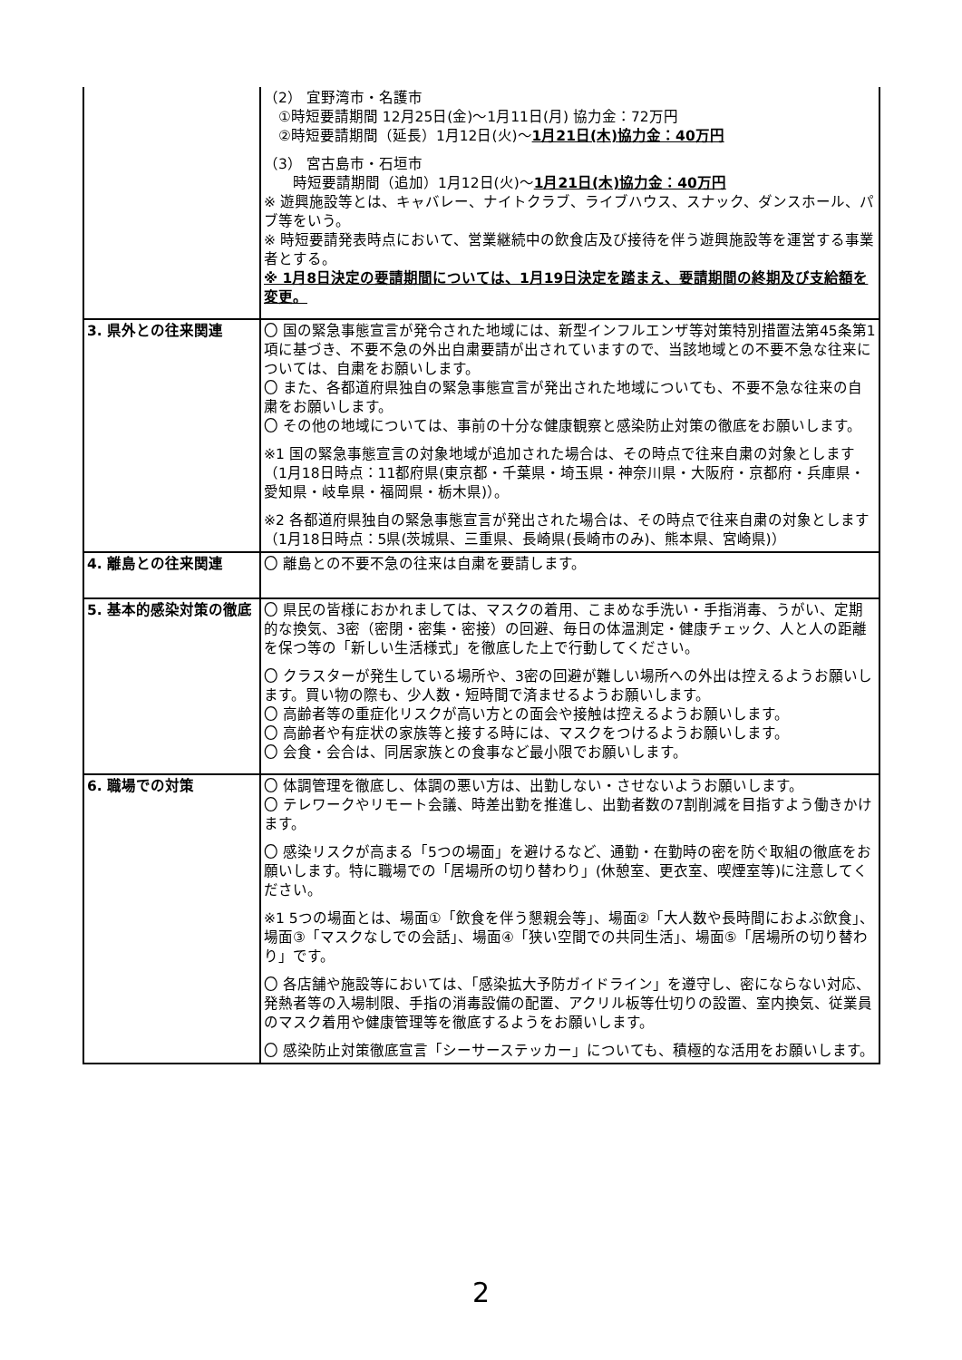| | （2） 宜野湾市・名護市 ①時短要請期間 12月25日(金)～1月11日(月) 協力金：72万円 ②時短要請期間（延長）1月12日(火)～ 1月21日(木)協力金：40万円 （3） 宮古島市・石垣市 時短要請期間（追加）1月12日(火)～ 1月21日(木)協力金：40万円 ※ 遊興施設等とは、キャバレー、ナイトクラブ、ライブハウス、スナック、ダンスホール、パブ等をいう。 ※ 時短要請発表時点において、営業継続中の飲食店及び接待を伴う遊興施設等を運営する事業者とする。 ※ 1月8日決定の要請期間については、1月19日決定を踏まえ、要請期間の終期及び支給額を変更。 |
| 3. 県外との往来関連 | 〇 国の緊急事態宣言が発令された地域には、新型インフルエンザ等対策特別措置法第45条第1項に基づき、不要不急の外出自粛要請が出されていますので、当該地域との不要不急な往来については、自粛をお願いします。 〇 また、各都道府県独自の緊急事態宣言が発出された地域についても、不要不急な往来の自粛をお願いします。 〇 その他の地域については、事前の十分な健康観察と感染防止対策の徹底をお願いします。 ※1 国の緊急事態宣言の対象地域が追加された場合は、その時点で往来自粛の対象とします（1月18日時点：11都府県(東京都・千葉県・埼玉県・神奈川県・大阪府・京都府・兵庫県・愛知県・岐阜県・福岡県・栃木県)）。 ※2 各都道府県独自の緊急事態宣言が発出された場合は、その時点で往来自粛の対象とします（1月18日時点：5県(茨城県、三重県、長崎県(長崎市のみ)、熊本県、宮崎県)） |
| 4. 離島との往来関連 | 〇 離島との不要不急の往来は自粛を要請します。 |
| 5. 基本的感染対策の徹底 | 〇 県民の皆様におかれましては、マスクの着用、こまめな手洗い・手指消毒、うがい、定期的な換気、3密（密閉・密集・密接）の回避、毎日の体温測定・健康チェック、人と人の距離を保つ等の「新しい生活様式」を徹底した上で行動してください。 〇 クラスターが発生している場所や、3密の回避が難しい場所への外出は控えるようお願いします。買い物の際も、少人数・短時間で済ませるようお願いします。 〇 高齢者等の重症化リスクが高い方との面会や接触は控えるようお願いします。 〇 高齢者や有症状の家族等と接する時には、マスクをつけるようお願いします。 〇 会食・会合は、同居家族との食事など最小限でお願いします。 |
| 6. 職場での対策 | 〇 体調管理を徹底し、体調の悪い方は、出勤しない・させないようお願いします。 〇 テレワークやリモート会議、時差出勤を推進し、出勤者数の7割削減を目指すよう働きかけます。 〇 感染リスクが高まる「5つの場面」を避けるなど、通勤・在勤時の密を防ぐ取組の徹底をお願いします。特に職場での「居場所の切り替わり」(休憩室、更衣室、喫煙室等)に注意してください。 ※1 5つの場面とは、場面①「飲食を伴う懇親会等」、場面②「大人数や長時間におよぶ飲食」、場面③「マスクなしでの会話」、場面④「狭い空間での共同生活」、場面⑤「居場所の切り替わり」です。 〇 各店舗や施設等においては、「感染拡大予防ガイドライン」を遵守し、密にならない対応、発熱者等の入場制限、手指の消毒設備の配置、アクリル板等仕切りの設置、室内換気、従業員のマスク着用や健康管理等を徹底するようをお願いします。 〇 感染防止対策徹底宣言「シーサーステッカー」についても、積極的な活用をお願いします。 |
2